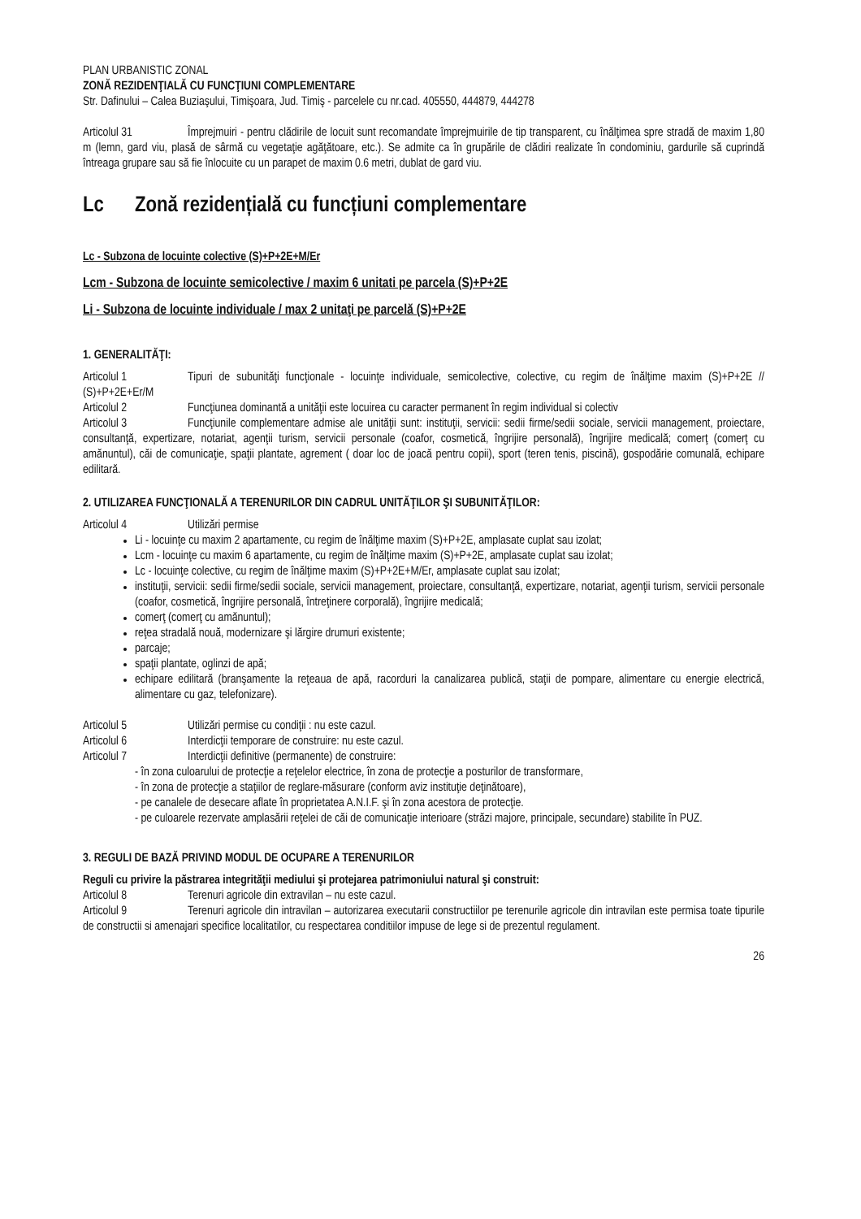PLAN URBANISTIC ZONAL
ZONĂ REZIDENŢIALĂ CU FUNCŢIUNI COMPLEMENTARE
Str. Dafinului – Calea Buziaşului, Timişoara, Jud. Timiş - parcelele cu nr.cad. 405550, 444879, 444278
Articolul 31 Împrejmuiri - pentru clădirile de locuit sunt recomandate împrejmuirile de tip transparent, cu înălţimea spre stradă de maxim 1,80 m (lemn, gard viu, plasă de sârmă cu vegetaţie agăţătoare, etc.). Se admite ca în grupările de clădiri realizate în condominiu, gardurile să cuprindă întreaga grupare sau să fie înlocuite cu un parapet de maxim 0.6 metri, dublat de gard viu.
Lc Zonă rezidențială cu funcțiuni complementare
Lc - Subzona de locuinte colective (S)+P+2E+M/Er
Lcm - Subzona de locuinte semicolective / maxim 6 unitati pe parcela (S)+P+2E
Li - Subzona de locuinte individuale / max 2 unitaţi pe parcelă (S)+P+2E
1. GENERALITĂŢI:
Articolul 1 Tipuri de subunităţi funcţionale - locuinţe individuale, semicolective, colective, cu regim de înălţime maxim (S)+P+2E // (S)+P+2E+Er/M
Articolul 2 Funcţiunea dominantă a unităţii este locuirea cu caracter permanent în regim individual si colectiv
Articolul 3 Funcţiunile complementare admise ale unităţii sunt: instituţii, servicii: sedii firme/sedii sociale, servicii management, proiectare, consultanţă, expertizare, notariat, agenţii turism, servicii personale (coafor, cosmetică, îngrijire personală), îngrijire medicală; comerţ (comerţ cu amănuntul), căi de comunicaţie, spaţii plantate, agrement ( doar loc de joacă pentru copii), sport (teren tenis, piscină), gospodărie comunală, echipare edilitară.
2. UTILIZAREA FUNCŢIONALĂ A TERENURILOR DIN CADRUL UNITĂŢILOR ŞI SUBUNITĂŢILOR:
Articolul 4 Utilizări permise
Li - locuinţe cu maxim 2 apartamente, cu regim de înălţime maxim (S)+P+2E, amplasate cuplat sau izolat;
Lcm - locuinţe cu maxim 6 apartamente, cu regim de înălţime maxim (S)+P+2E, amplasate cuplat sau izolat;
Lc - locuinţe colective, cu regim de înălţime maxim (S)+P+2E+M/Er, amplasate cuplat sau izolat;
instituţii, servicii: sedii firme/sedii sociale, servicii management, proiectare, consultanţă, expertizare, notariat, agenţii turism, servicii personale (coafor, cosmetică, îngrijire personală, întreţinere corporală), îngrijire medicală;
comerţ (comerţ cu amănuntul);
reţea stradală nouă, modernizare şi lărgire drumuri existente;
parcaje;
spaţii plantate, oglinzi de apă;
echipare edilitară (branşamente la reţeaua de apă, racorduri la canalizarea publică, staţii de pompare, alimentare cu energie electrică, alimentare cu gaz, telefonizare).
Articolul 5 Utilizări permise cu condiţii : nu este cazul.
Articolul 6 Interdicţii temporare de construire: nu este cazul.
Articolul 7 Interdicţii definitive (permanente) de construire:
- în zona culoarului de protecţie a reţelelor electrice, în zona de protecţie a posturilor de transformare,
- în zona de protecţie a staţiilor de reglare-măsurare (conform aviz instituţie deţinătoare),
- pe canalele de desecare aflate în proprietatea A.N.I.F. şi în zona acestora de protecţie.
- pe culoarele rezervate amplasării reţelei de căi de comunicaţie interioare (străzi majore, principale, secundare) stabilite în PUZ.
3. REGULI DE BAZĂ PRIVIND MODUL DE OCUPARE A TERENURILOR
Reguli cu privire la păstrarea integrităţii mediului şi protejarea patrimoniului natural şi construit:
Articolul 8 Terenuri agricole din extravilan – nu este cazul.
Articolul 9 Terenuri agricole din intravilan – autorizarea executarii constructiilor pe terenurile agricole din intravilan este permisa toate tipurile de constructii si amenajari specifice localitatilor, cu respectarea conditiilor impuse de lege si de prezentul regulament.
26